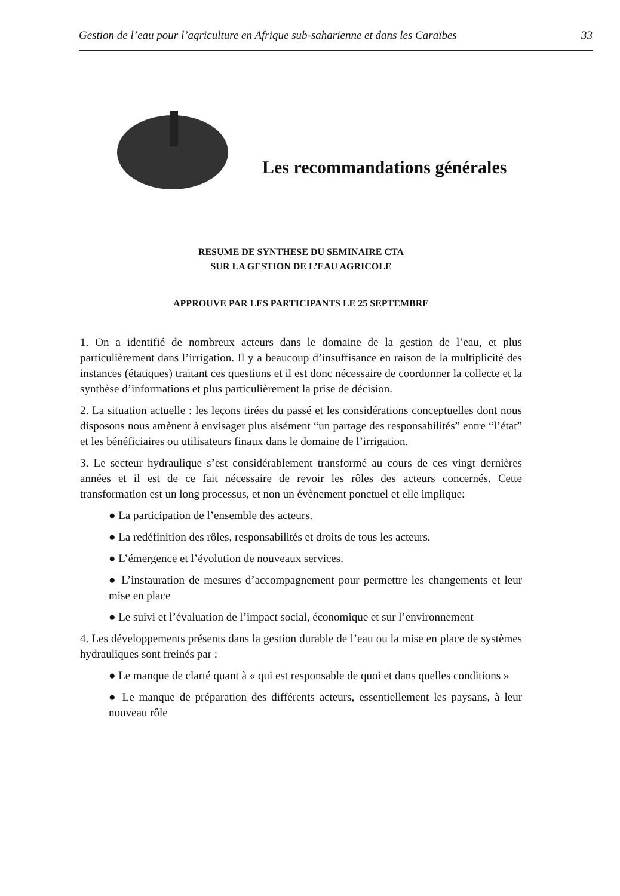Gestion de l’eau pour l’agriculture en Afrique sub-saharienne et dans les Caraïbes 33
Les recommandations générales
RESUME DE SYNTHESE DU SEMINAIRE CTA
SUR LA GESTION DE L’EAU AGRICOLE
APPROUVE PAR LES PARTICIPANTS LE 25 SEPTEMBRE
1. On a identifié de nombreux acteurs dans le domaine de la gestion de l’eau, et plus particulièrement dans l’irrigation. Il y a beaucoup d’insuffisance en raison de la multiplicité des instances (étatiques) traitant ces questions et il est donc nécessaire de coordonner la collecte et la synthèse d’informations et plus particulièrement la prise de décision.
2. La situation actuelle : les leçons tirées du passé et les considérations conceptuelles dont nous disposons nous amènent à envisager plus aisément “un partage des responsabilités” entre “l’état” et les bénéficiaires ou utilisateurs finaux dans le domaine de l’irrigation.
3. Le secteur hydraulique s’est considérablement transformé au cours de ces vingt dernières années et il est de ce fait nécessaire de revoir les rôles des acteurs concernés. Cette transformation est un long processus, et non un évènement ponctuel et elle implique:
● La participation de l’ensemble des acteurs.
● La redéfinition des rôles, responsabilités et droits de tous les acteurs.
● L’émergence et l’évolution de nouveaux services.
● L’instauration de mesures d’accompagnement pour permettre les changements et leur mise en place
● Le suivi et l’évaluation de l’impact social, économique et sur l’environnement
4. Les développements présents dans la gestion durable de l’eau ou la mise en place de systèmes hydrauliques sont freinés par :
● Le manque de clarté quant à « qui est responsable de quoi et dans quelles conditions »
● Le manque de préparation des différents acteurs, essentiellement les paysans, à leur nouveau rôle